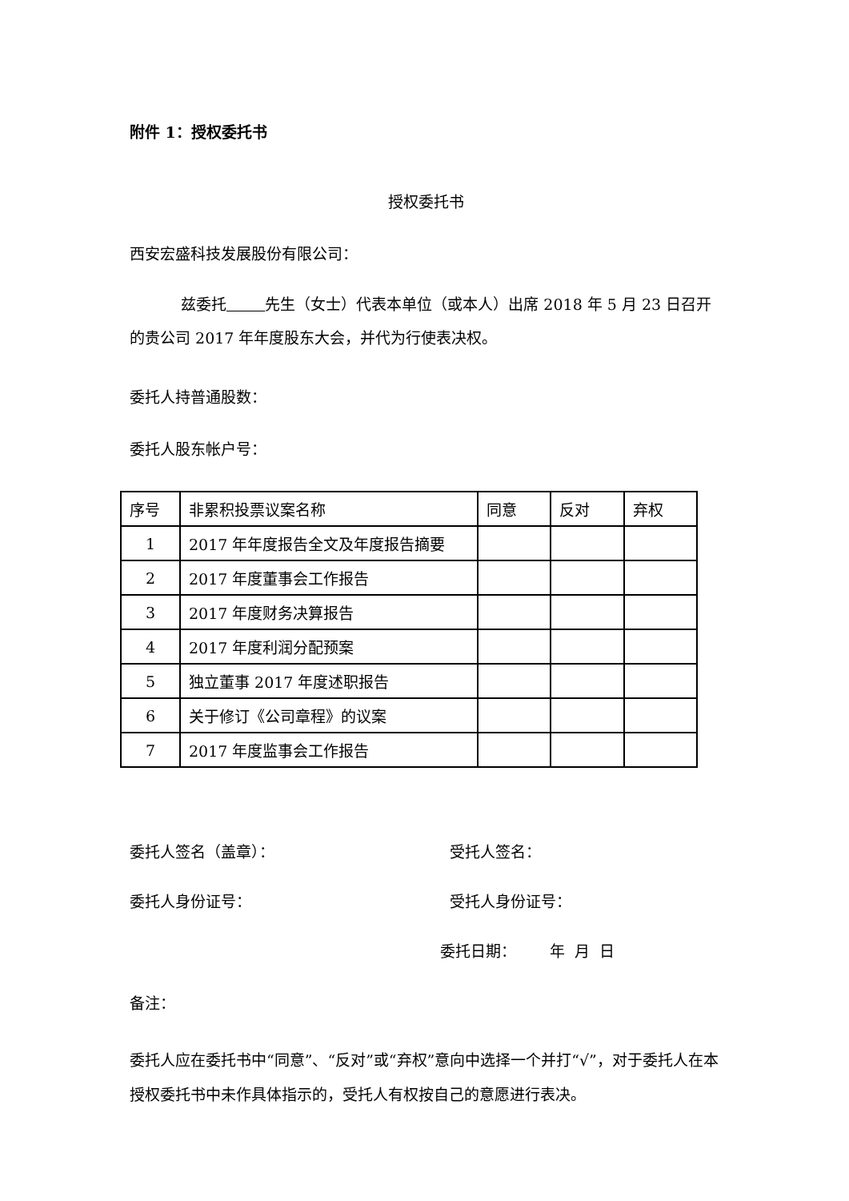附件 1：授权委托书
授权委托书
西安宏盛科技发展股份有限公司：
兹委托 先生（女士）代表本单位（或本人）出席 2018 年 5 月 23 日召开的贵公司 2017 年年度股东大会，并代为行使表决权。
委托人持普通股数：
委托人股东帐户号：
| 序号 | 非累积投票议案名称 | 同意 | 反对 | 弃权 |
| 1 | 2017 年年度报告全文及年度报告摘要 | | | |
| 2 | 2017 年度董事会工作报告 | | | |
| 3 | 2017 年度财务决算报告 | | | |
| 4 | 2017 年度利润分配预案 | | | |
| 5 | 独立董事 2017 年度述职报告 | | | |
| 6 | 关于修订《公司章程》的议案 | | | |
| 7 | 2017 年度监事会工作报告 | | | |
委托人签名（盖章）： 受托人签名：
委托人身份证号： 受托人身份证号：
委托日期： 年 月 日
备注：
委托人应在委托书中“同意”、“反对”或“弃权”意向中选择一个并打“√”，对于委托人在本授权委托书中未作具体指示的，受托人有权按自己的意愿进行表决。